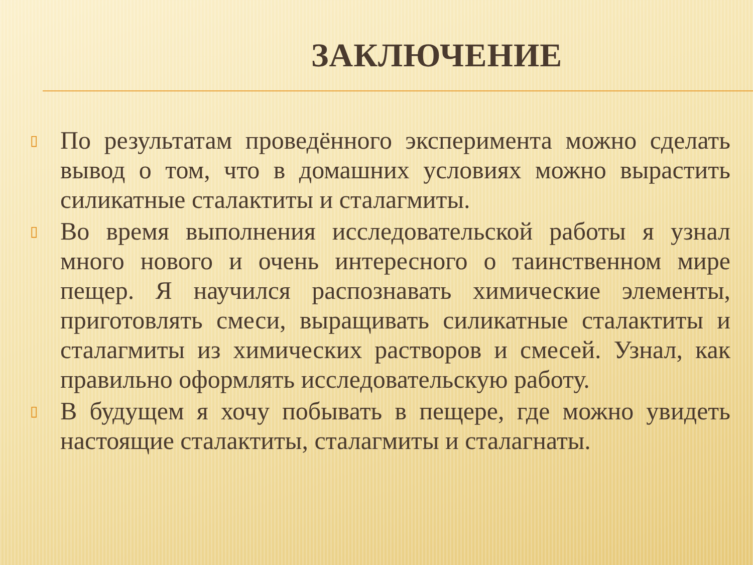ЗАКЛЮЧЕНИЕ
▯ По результатам проведённого эксперимента можно сделать вывод о том, что в домашних условиях можно вырастить силикатные сталактиты и сталагмиты.
▯ Во время выполнения исследовательской работы я узнал много нового и очень интересного о таинственном мире пещер. Я научился распознавать химические элементы, приготовлять смеси, выращивать силикатные сталактиты и сталагмиты из химических растворов и смесей. Узнал, как правильно оформлять исследовательскую работу.
▯ В будущем я хочу побывать в пещере, где можно увидеть настоящие сталактиты, сталагмиты и сталагнаты.